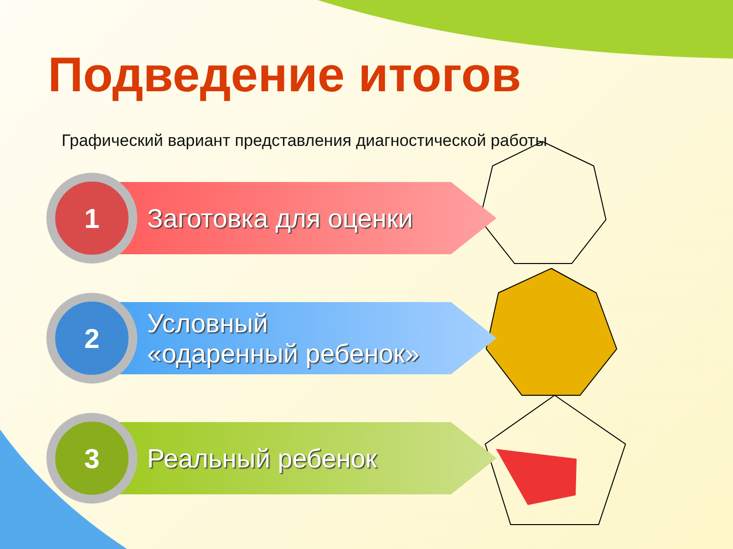Подведение итогов
Графический вариант представления диагностической работы
1
Заготовка для оценки
2
Условный
«одаренный ребенок»
3
Реальный ребенок